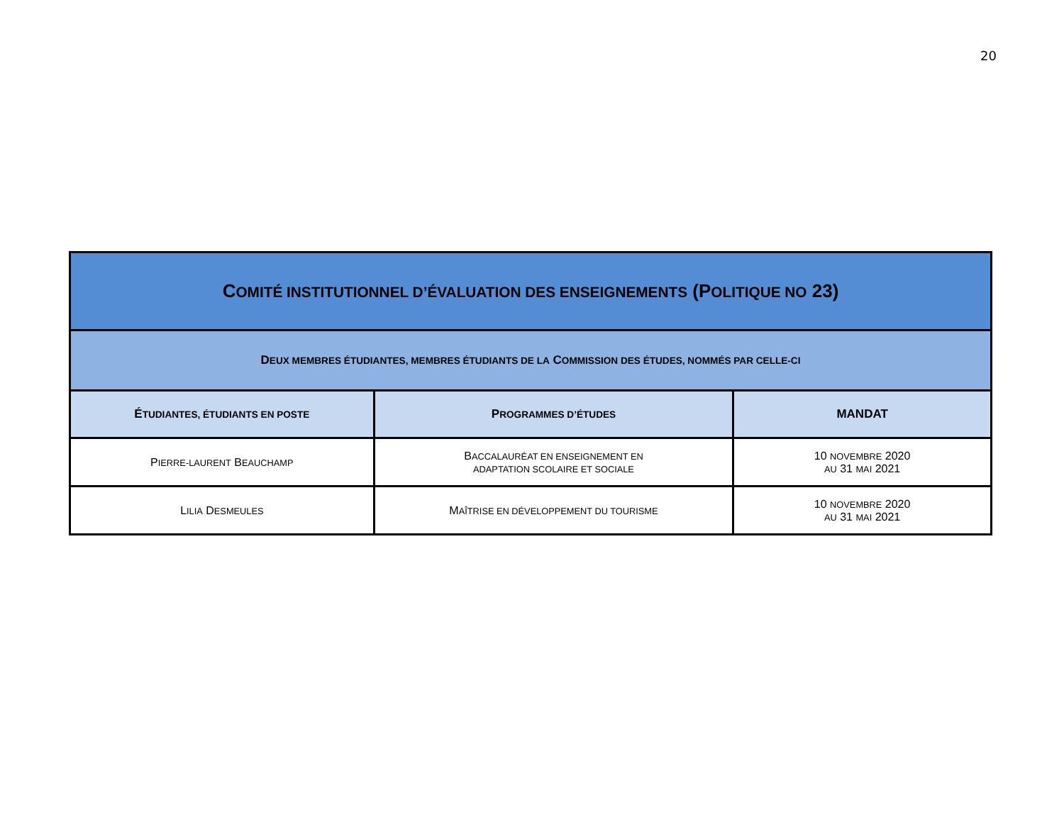20
| C OMITÉ INSTITUTIONNEL D’ÉVALUATION DES ENSEIGNEMENTS (P OLITIQUE NO 23) | | |
| --- | --- | --- |
| D EUX MEMBRES ÉTUDIANTES, MEMBRES ÉTUDIANTS DE LA C OMMISSION DES ÉTUDES, NOMMÉS PAR CELLE-CI | | |
| É TUDIANTES, ÉTUDIANTS EN POSTE | P ROGRAMMES D’ÉTUDES | MANDAT |
| P IERRE-LAURENT B EAUCHAMP | B ACCALAURÉAT EN ENSEIGNEMENT EN ADAPTATION SCOLAIRE ET SOCIALE | 10 NOVEMBRE 2020 AU 31 MAI 2021 |
| L ILIA D ESMEULES | M AÎTRISE EN DÉVELOPPEMENT DU TOURISME | 10 NOVEMBRE 2020 AU 31 MAI 2021 |